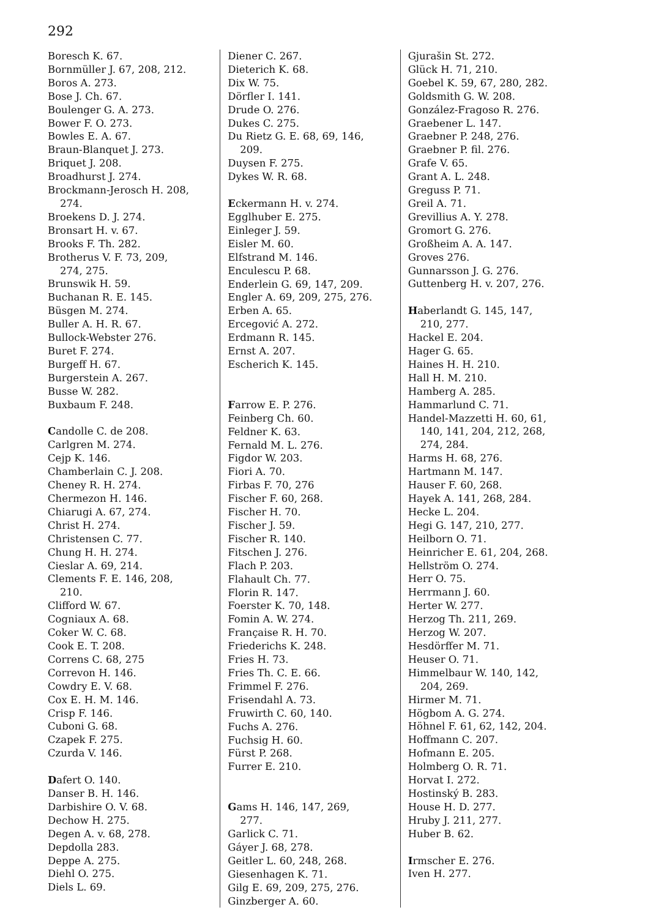292
Boresch K. 67.
Bornmüller J. 67, 208, 212.
Boros A. 273.
Bose J. Ch. 67.
Boulenger G. A. 273.
Bower F. O. 273.
Bowles E. A. 67.
Braun-Blanquet J. 273.
Briquet J. 208.
Broadhurst J. 274.
Brockmann-Jerosch H. 208,
274.
Broekens D. J. 274.
Bronsart H. v. 67.
Brooks F. Th. 282.
Brotherus V. F. 73, 209,
274, 275.
Brunswik H. 59.
Buchanan R. E. 145.
Büsgen M. 274.
Buller A. H. R. 67.
Bullock-Webster 276.
Buret F. 274.
Burgeff H. 67.
Burgerstein A. 267.
Busse W. 282.
Buxbaum F. 248.
Candolle C. de 208.
Carlgren M. 274.
Cejp K. 146.
Chamberlain C. J. 208.
Cheney R. H. 274.
Chermezon H. 146.
Chiarugi A. 67, 274.
Christ H. 274.
Christensen C. 77.
Chung H. H. 274.
Cieslar A. 69, 214.
Clements F. E. 146, 208,
210.
Clifford W. 67.
Cogniaux A. 68.
Coker W. C. 68.
Cook E. T. 208.
Correns C. 68, 275
Correvon H. 146.
Cowdry E. V. 68.
Cox E. H. M. 146.
Crisp F. 146.
Cuboni G. 68.
Czapek F. 275.
Czurda V. 146.
Dafert O. 140.
Danser B. H. 146.
Darbishire O. V. 68.
Dechow H. 275.
Degen A. v. 68, 278.
Depdolla 283.
Deppe A. 275.
Diehl O. 275.
Diels L. 69.
Diener C. 267.
Dieterich K. 68.
Dix W. 75.
Dörfler I. 141.
Drude O. 276.
Dukes C. 275.
Du Rietz G. E. 68, 69, 146,
209.
Duysen F. 275.
Dykes W. R. 68.
Eckermann H. v. 274.
Egglhuber E. 275.
Einleger J. 59.
Eisler M. 60.
Elfstrand M. 146.
Enculescu P. 68.
Enderlein G. 69, 147, 209.
Engler A. 69, 209, 275, 276.
Erben A. 65.
Ercegović A. 272.
Erdmann R. 145.
Ernst A. 207.
Escherich K. 145.
Farrow E. P. 276.
Feinberg Ch. 60.
Feldner K. 63.
Fernald M. L. 276.
Figdor W. 203.
Fiori A. 70.
Firbas F. 70, 276
Fischer F. 60, 268.
Fischer H. 70.
Fischer J. 59.
Fischer R. 140.
Fitschen J. 276.
Flach P. 203.
Flahault Ch. 77.
Florin R. 147.
Foerster K. 70, 148.
Fomin A. W. 274.
Française R. H. 70.
Friederichs K. 248.
Fries H. 73.
Fries Th. C. E. 66.
Frimmel F. 276.
Frisendahl A. 73.
Fruwirth C. 60, 140.
Fuchs A. 276.
Fuchsig H. 60.
Fürst P. 268.
Furrer E. 210.
Gams H. 146, 147, 269,
277.
Garlick C. 71.
Gáyer J. 68, 278.
Geitler L. 60, 248, 268.
Giesenhagen K. 71.
Gilg E. 69, 209, 275, 276.
Ginzberger A. 60.
Gjurašin St. 272.
Glück H. 71, 210.
Goebel K. 59, 67, 280, 282.
Goldsmith G. W. 208.
González-Fragoso R. 276.
Graebener L. 147.
Graebner P. 248, 276.
Graebner P. fil. 276.
Grafe V. 65.
Grant A. L. 248.
Greguss P. 71.
Greil A. 71.
Grevillius A. Y. 278.
Gromort G. 276.
Großheim A. A. 147.
Groves 276.
Gunnarsson J. G. 276.
Guttenberg H. v. 207, 276.
Haberlandt G. 145, 147,
210, 277.
Hackel E. 204.
Hager G. 65.
Haines H. H. 210.
Hall H. M. 210.
Hamberg A. 285.
Hammarlund C. 71.
Handel-Mazzetti H. 60, 61,
140, 141, 204, 212, 268,
274, 284.
Harms H. 68, 276.
Hartmann M. 147.
Hauser F. 60, 268.
Hayek A. 141, 268, 284.
Hecke L. 204.
Hegi G. 147, 210, 277.
Heilborn O. 71.
Heinricher E. 61, 204, 268.
Hellström O. 274.
Herr O. 75.
Herrmann J. 60.
Herter W. 277.
Herzog Th. 211, 269.
Herzog W. 207.
Hesdörffer M. 71.
Heuser O. 71.
Himmelbaur W. 140, 142,
204, 269.
Hirmer M. 71.
Högbom A. G. 274.
Höhnel F. 61, 62, 142, 204.
Hoffmann C. 207.
Hofmann E. 205.
Holmberg O. R. 71.
Horvat I. 272.
Hostinský B. 283.
House H. D. 277.
Hruby J. 211, 277.
Huber B. 62.
Irmscher E. 276.
Iven H. 277.